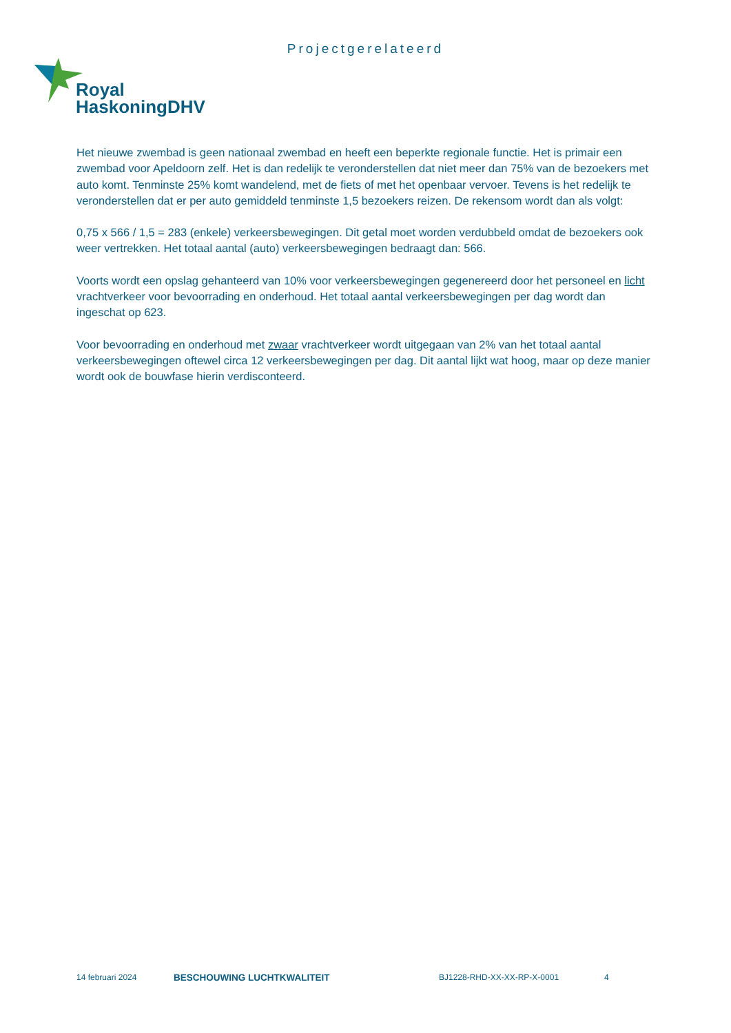Projectgerelateerd
Royal
HaskoningDHV
Het nieuwe zwembad is geen nationaal zwembad en heeft een beperkte regionale functie. Het is primair een zwembad voor Apeldoorn zelf. Het is dan redelijk te veronderstellen dat niet meer dan 75% van de bezoekers met auto komt. Tenminste 25% komt wandelend, met de fiets of met het openbaar vervoer. Tevens is het redelijk te veronderstellen dat er per auto gemiddeld tenminste 1,5 bezoekers reizen. De rekensom wordt dan als volgt:
0,75 x 566 / 1,5 = 283 (enkele) verkeersbewegingen. Dit getal moet worden verdubbeld omdat de bezoekers ook weer vertrekken. Het totaal aantal (auto) verkeersbewegingen bedraagt dan: 566.
Voorts wordt een opslag gehanteerd van 10% voor verkeersbewegingen gegenereerd door het personeel en licht vrachtverkeer voor bevoorrading en onderhoud. Het totaal aantal verkeersbewegingen per dag wordt dan ingeschat op 623.
Voor bevoorrading en onderhoud met zwaar vrachtverkeer wordt uitgegaan van 2% van het totaal aantal verkeersbewegingen oftewel circa 12 verkeersbewegingen per dag. Dit aantal lijkt wat hoog, maar op deze manier wordt ook de bouwfase hierin verdisconteerd.
14 februari 2024 BESCHOUWING LUCHTKWALITEIT BJ1228-RHD-XX-XX-RP-X-0001 4